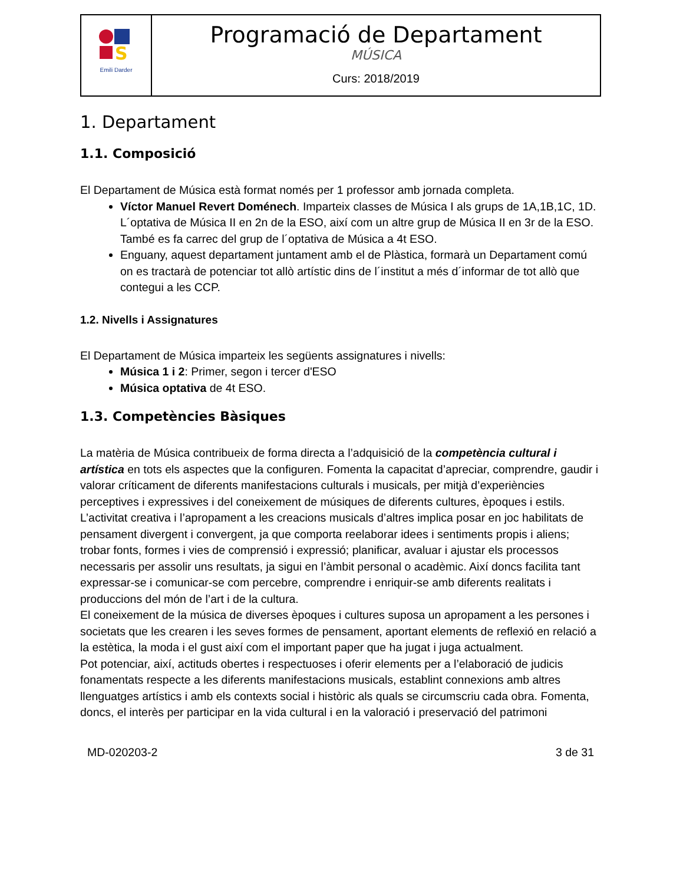| S Emili Darder | Programació de Departament MÚSICA Curs: 2018/2019 |
1. Departament
1.1. Composició
El Departament de Música està format només per 1 professor amb jornada completa.
Víctor Manuel Revert Doménech. Imparteix classes de Música I als grups de 1A,1B,1C, 1D. L´optativa de Música II en 2n de la ESO, així com un altre grup de Música II en 3r de la ESO. També es fa carrec del grup de l´optativa de Música a 4t ESO.
Enguany, aquest departament juntament amb el de Plàstica, formarà un Departament comú on es tractarà de potenciar tot allò artístic dins de l´institut a més d´informar de tot allò que contegui a les CCP.
1.2. Nivells i Assignatures
El Departament de Música imparteix les següents assignatures i nivells:
Música 1 i 2: Primer, segon i tercer d'ESO
Música optativa de 4t ESO.
1.3. Competències Bàsiques
La matèria de Música contribueix de forma directa a l’adquisició de la competència cultural i artística en tots els aspectes que la configuren. Fomenta la capacitat d’apreciar, comprendre, gaudir i valorar críticament de diferents manifestacions culturals i musicals, per mitjà d’experiències perceptives i expressives i del coneixement de músiques de diferents cultures, èpoques i estils.
L’activitat creativa i l’apropament a les creacions musicals d’altres implica posar en joc habilitats de pensament divergent i convergent, ja que comporta reelaborar idees i sentiments propis i aliens; trobar fonts, formes i vies de comprensió i expressió; planificar, avaluar i ajustar els processos necessaris per assolir uns resultats, ja sigui en l’àmbit personal o acadèmic. Així doncs facilita tant expressar-se i comunicar-se com percebre, comprendre i enriquir-se amb diferents realitats i produccions del món de l’art i de la cultura.
El coneixement de la música de diverses èpoques i cultures suposa un apropament a les persones i societats que les crearen i les seves formes de pensament, aportant elements de reflexió en relació a la estètica, la moda i el gust així com el important paper que ha jugat i juga actualment.
Pot potenciar, així, actituds obertes i respectuoses i oferir elements per a l’elaboració de judicis fonamentats respecte a les diferents manifestacions musicals, establint connexions amb altres llenguatges artístics i amb els contexts social i històric als quals se circumscriu cada obra. Fomenta, doncs, el interès per participar en la vida cultural i en la valoració i preservació del patrimoni
MD-020203-2 3 de 31